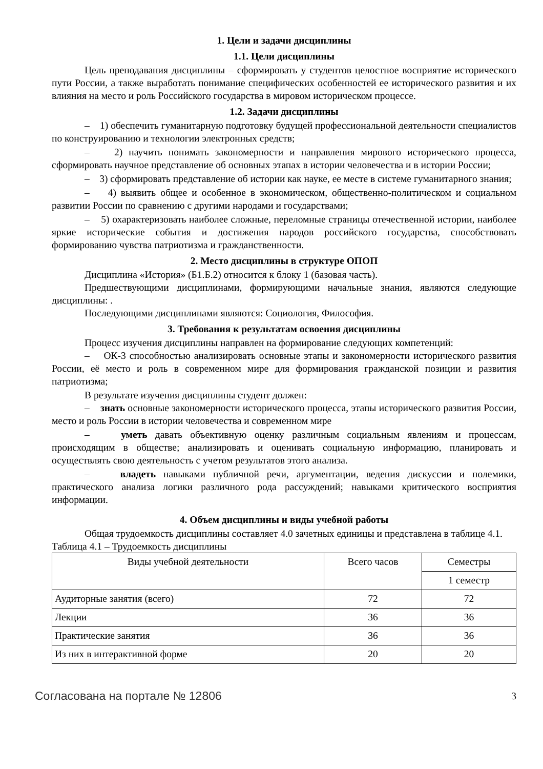1. Цели и задачи дисциплины
1.1. Цели дисциплины
Цель преподавания дисциплины – сформировать у студентов целостное восприятие исторического пути России, а также выработать понимание специфических особенностей ее исторического развития и их влияния на место и роль Российского государства в мировом историческом процессе.
1.2. Задачи дисциплины
– 1) обеспечить гуманитарную подготовку будущей профессиональной деятельности специалистов по конструированию и технологии электронных средств;
– 2) научить понимать закономерности и направления мирового исторического процесса, сформировать научное представление об основных этапах в истории человечества и в истории России;
– 3) сформировать представление об истории как науке, ее месте в системе гуманитарного знания;
– 4) выявить общее и особенное в экономическом, общественно-политическом и социальном развитии России по сравнению с другими народами и государствами;
– 5) охарактеризовать наиболее сложные, переломные страницы отечественной истории, наиболее яркие исторические события и достижения народов российского государства, способствовать формированию чувства патриотизма и гражданственности.
2. Место дисциплины в структуре ОПОП
Дисциплина «История» (Б1.Б.2) относится к блоку 1 (базовая часть).
Предшествующими дисциплинами, формирующими начальные знания, являются следующие дисциплины: .
Последующими дисциплинами являются: Социология, Философия.
3. Требования к результатам освоения дисциплины
Процесс изучения дисциплины направлен на формирование следующих компетенций:
– ОК-3 способностью анализировать основные этапы и закономерности исторического развития России, её место и роль в современном мире для формирования гражданской позиции и развития патриотизма;
В результате изучения дисциплины студент должен:
– знать основные закономерности исторического процесса, этапы исторического развития России, место и роль России в истории человечества и современном мире
– уметь давать объективную оценку различным социальным явлениям и процессам, происходящим в обществе; анализировать и оценивать социальную информацию, планировать и осуществлять свою деятельность с учетом результатов этого анализа.
– владеть навыками публичной речи, аргументации, ведения дискуссии и полемики, практического анализа логики различного рода рассуждений; навыками критического восприятия информации.
4. Объем дисциплины и виды учебной работы
Общая трудоемкость дисциплины составляет 4.0 зачетных единицы и представлена в таблице 4.1.
Таблица 4.1 – Трудоемкость дисциплины
| Виды учебной деятельности | Всего часов | Семестры |
| | | 1 семестр |
| Аудиторные занятия (всего) | 72 | 72 |
| Лекции | 36 | 36 |
| Практические занятия | 36 | 36 |
| Из них в интерактивной форме | 20 | 20 |
Согласована на портале № 12806 3